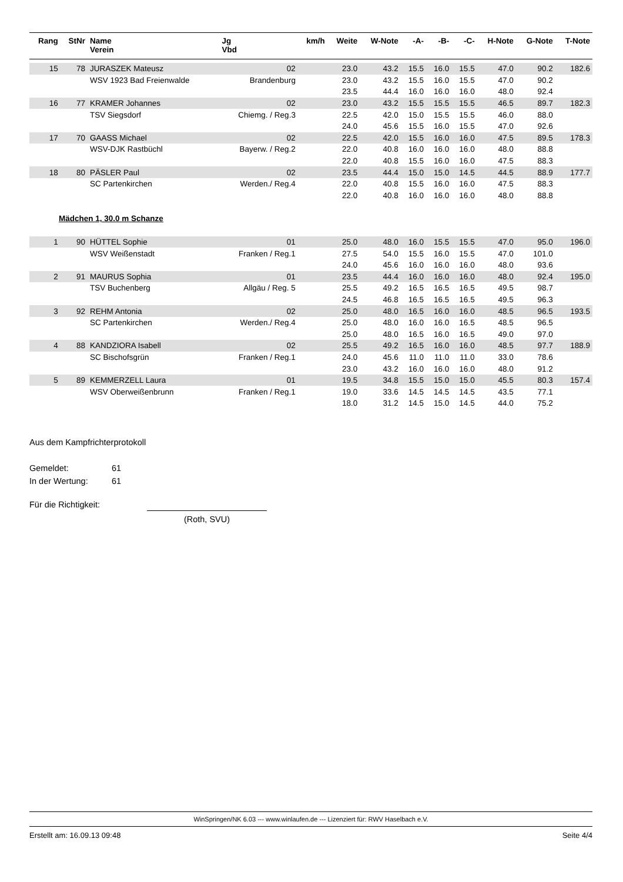| Rang | StNr | Name Verein | Jg Vbd | km/h | Weite | W-Note | -A- | -B- | -C- | H-Note | G-Note | T-Note |
| --- | --- | --- | --- | --- | --- | --- | --- | --- | --- | --- | --- | --- |
| 15 | 78 | JURASZEK Mateusz | 02 | | 23.0 | 43.2 | 15.5 | 16.0 | 15.5 | 47.0 | 90.2 | 182.6 |
| | | WSV 1923 Bad Freienwalde | Brandenburg | | 23.0 | 43.2 | 15.5 | 16.0 | 15.5 | 47.0 | 90.2 | |
| | | | | | 23.5 | 44.4 | 16.0 | 16.0 | 16.0 | 48.0 | 92.4 | |
| 16 | 77 | KRAMER Johannes | 02 | | 23.0 | 43.2 | 15.5 | 15.5 | 15.5 | 46.5 | 89.7 | 182.3 |
| | | TSV Siegsdorf | Chiemg. / Reg.3 | | 22.5 | 42.0 | 15.0 | 15.5 | 15.5 | 46.0 | 88.0 | |
| | | | | | 24.0 | 45.6 | 15.5 | 16.0 | 15.5 | 47.0 | 92.6 | |
| 17 | 70 | GAASS Michael | 02 | | 22.5 | 42.0 | 15.5 | 16.0 | 16.0 | 47.5 | 89.5 | 178.3 |
| | | WSV-DJK Rastbüchl | Bayerw. / Reg.2 | | 22.0 | 40.8 | 16.0 | 16.0 | 16.0 | 48.0 | 88.8 | |
| | | | | | 22.0 | 40.8 | 15.5 | 16.0 | 16.0 | 47.5 | 88.3 | |
| 18 | 80 | PÄSLER Paul | 02 | | 23.5 | 44.4 | 15.0 | 15.0 | 14.5 | 44.5 | 88.9 | 177.7 |
| | | SC Partenkirchen | Werden./ Reg.4 | | 22.0 | 40.8 | 15.5 | 16.0 | 16.0 | 47.5 | 88.3 | |
| | | | | | 22.0 | 40.8 | 16.0 | 16.0 | 16.0 | 48.0 | 88.8 | |
| Mädchen 1, 30.0 m Schanze | | | | | | | | | | | | |
| 1 | 90 | HÜTTEL Sophie | 01 | | 25.0 | 48.0 | 16.0 | 15.5 | 15.5 | 47.0 | 95.0 | 196.0 |
| | | WSV Weißenstadt | Franken / Reg.1 | | 27.5 | 54.0 | 15.5 | 16.0 | 15.5 | 47.0 | 101.0 | |
| | | | | | 24.0 | 45.6 | 16.0 | 16.0 | 16.0 | 48.0 | 93.6 | |
| 2 | 91 | MAURUS Sophia | 01 | | 23.5 | 44.4 | 16.0 | 16.0 | 16.0 | 48.0 | 92.4 | 195.0 |
| | | TSV Buchenberg | Allgäu / Reg. 5 | | 25.5 | 49.2 | 16.5 | 16.5 | 16.5 | 49.5 | 98.7 | |
| | | | | | 24.5 | 46.8 | 16.5 | 16.5 | 16.5 | 49.5 | 96.3 | |
| 3 | 92 | REHM Antonia | 02 | | 25.0 | 48.0 | 16.5 | 16.0 | 16.0 | 48.5 | 96.5 | 193.5 |
| | | SC Partenkirchen | Werden./ Reg.4 | | 25.0 | 48.0 | 16.0 | 16.0 | 16.5 | 48.5 | 96.5 | |
| | | | | | 25.0 | 48.0 | 16.5 | 16.0 | 16.5 | 49.0 | 97.0 | |
| 4 | 88 | KANDZIORA Isabell | 02 | | 25.5 | 49.2 | 16.5 | 16.0 | 16.0 | 48.5 | 97.7 | 188.9 |
| | | SC Bischofsgrün | Franken / Reg.1 | | 24.0 | 45.6 | 11.0 | 11.0 | 11.0 | 33.0 | 78.6 | |
| | | | | | 23.0 | 43.2 | 16.0 | 16.0 | 16.0 | 48.0 | 91.2 | |
| 5 | 89 | KEMMERZELL Laura | 01 | | 19.5 | 34.8 | 15.5 | 15.0 | 15.0 | 45.5 | 80.3 | 157.4 |
| | | WSV Oberweißenbrunn | Franken / Reg.1 | | 19.0 | 33.6 | 14.5 | 14.5 | 14.5 | 43.5 | 77.1 | |
| | | | | | 18.0 | 31.2 | 14.5 | 15.0 | 14.5 | 44.0 | 75.2 | |
Aus dem Kampfrichterprotokoll
Gemeldet: 61
In der Wertung: 61
Für die Richtigkeit:
(Roth, SVU)
WinSpringen/NK 6.03 --- www.winlaufen.de --- Lizenziert für: RWV Haselbach e.V.
Erstellt am: 16.09.13 09:48 Seite 4/4